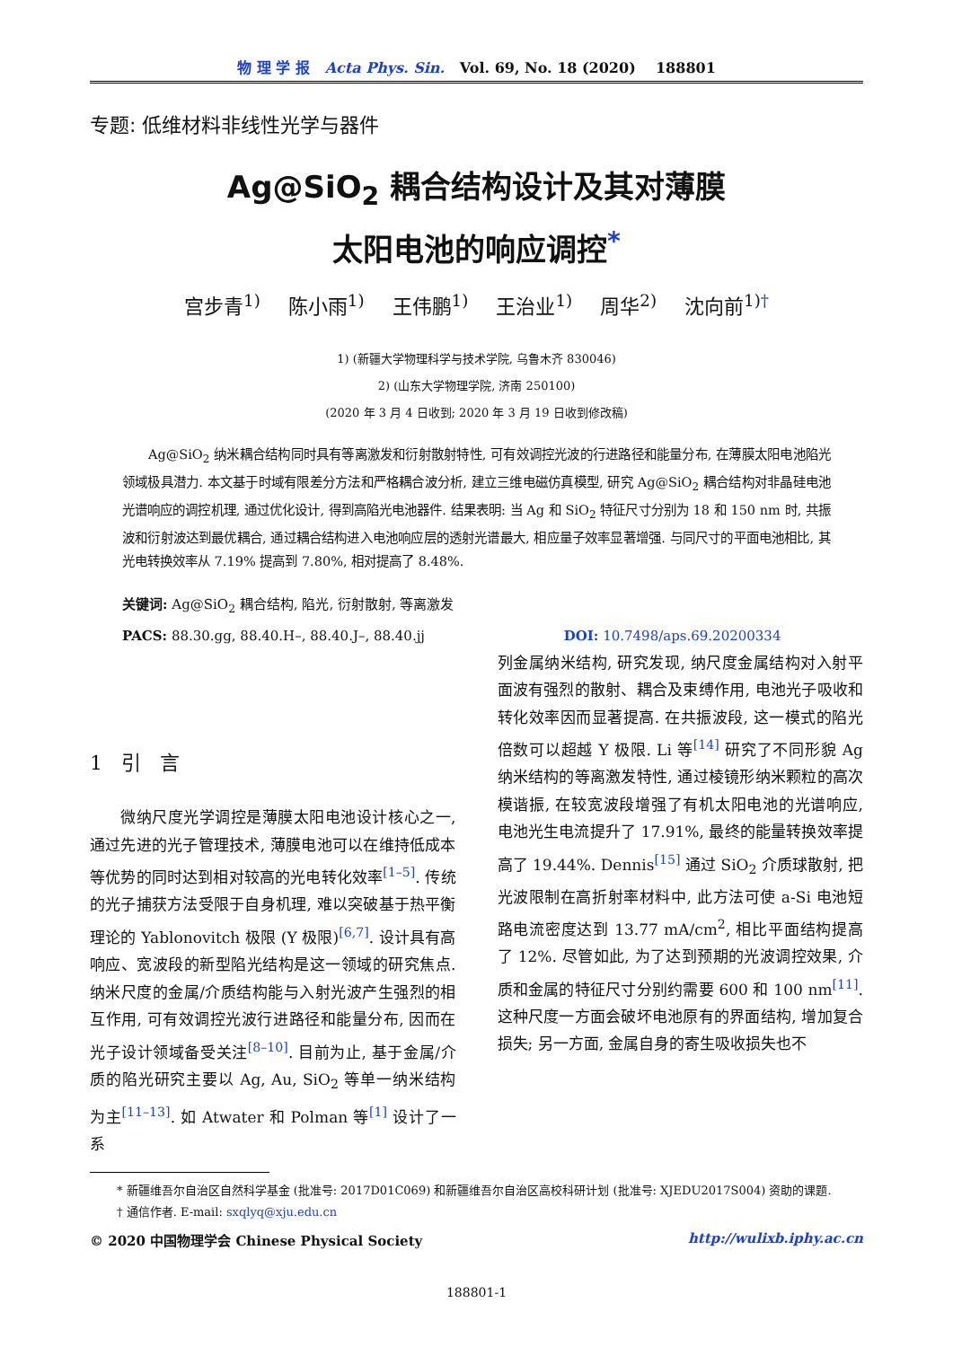物 理 学 报 Acta Phys. Sin. Vol. 69, No. 18 (2020) 188801
专题: 低维材料非线性光学与器件
Ag@SiO<sub>2</sub> 耦合结构设计及其对薄膜
太阳电池的响应调控<sup>*</sup>
宫步青<sup>1)</sup> 陈小雨<sup>1)</sup> 王伟鹏<sup>1)</sup> 王治业<sup>1)</sup> 周华<sup>2)</sup> 沈向前<sup>1)†</sup>
1) (新疆大学物理科学与技术学院, 乌鲁木齐 830046)
2) (山东大学物理学院, 济南 250100)
(2020 年 3 月 4 日收到; 2020 年 3 月 19 日收到修改稿)
Ag@SiO<sub>2</sub> 纳米耦合结构同时具有等离激发和衍射散射特性, 可有效调控光波的行进路径和能量分布, 在薄膜太阳电池陷光领域极具潜力. 本文基于时域有限差分方法和严格耦合波分析, 建立三维电磁仿真模型, 研究 Ag@SiO<sub>2</sub> 耦合结构对非晶硅电池光谱响应的调控机理, 通过优化设计, 得到高陷光电池器件. 结果表明: 当 Ag 和 SiO<sub>2</sub> 特征尺寸分别为 18 和 150 nm 时, 共振波和衍射波达到最优耦合, 通过耦合结构进入电池响应层的透射光谱最大, 相应量子效率显著增强. 与同尺寸的平面电池相比, 其光电转换效率从 7.19% 提高到 7.80%, 相对提高了 8.48%.
关键词: Ag@SiO<sub>2</sub> 耦合结构, 陷光, 衍射散射, 等离激发
PACS: 88.30.gg, 88.40.H–, 88.40.J–, 88.40.jj DOI: 10.7498/aps.69.20200334
1 引 言
微纳尺度光学调控是薄膜太阳电池设计核心之一, 通过先进的光子管理技术, 薄膜电池可以在维持低成本等优势的同时达到相对较高的光电转化效率<sup>[1–5]</sup>. 传统的光子捕获方法受限于自身机理, 难以突破基于热平衡理论的 Yablonovitch 极限 (Y 极限)<sup>[6,7]</sup>. 设计具有高响应、宽波段的新型陷光结构是这一领域的研究焦点. 纳米尺度的金属/介质结构能与入射光波产生强烈的相互作用, 可有效调控光波行进路径和能量分布, 因而在光子设计领域备受关注<sup>[8–10]</sup>. 目前为止, 基于金属/介质的陷光研究主要以 Ag, Au, SiO<sub>2</sub> 等单一纳米结构为主<sup>[11–13]</sup>. 如 Atwater 和 Polman 等<sup>[1]</sup> 设计了一系
列金属纳米结构, 研究发现, 纳尺度金属结构对入射平面波有强烈的散射、耦合及束缚作用, 电池光子吸收和转化效率因而显著提高. 在共振波段, 这一模式的陷光倍数可以超越 Y 极限. Li 等<sup>[14]</sup> 研究了不同形貌 Ag 纳米结构的等离激发特性, 通过棱镜形纳米颗粒的高次模谐振, 在较宽波段增强了有机太阳电池的光谱响应, 电池光生电流提升了 17.91%, 最终的能量转换效率提高了 19.44%. Dennis<sup>[15]</sup> 通过 SiO<sub>2</sub> 介质球散射, 把光波限制在高折射率材料中, 此方法可使 a-Si 电池短路电流密度达到 13.77 mA/cm<sup>2</sup>, 相比平面结构提高了 12%. 尽管如此, 为了达到预期的光波调控效果, 介质和金属的特征尺寸分别约需要 600 和 100 nm<sup>[11]</sup>. 这种尺度一方面会破坏电池原有的界面结构, 增加复合损失; 另一方面, 金属自身的寄生吸收损失也不
* 新疆维吾尔自治区自然科学基金 (批准号: 2017D01C069) 和新疆维吾尔自治区高校科研计划 (批准号: XJEDU2017S004) 资助的课题.
† 通信作者. E-mail: sxqlyq@xju.edu.cn
© 2020 中国物理学会 Chinese Physical Society http://wulixb.iphy.ac.cn
188801-1